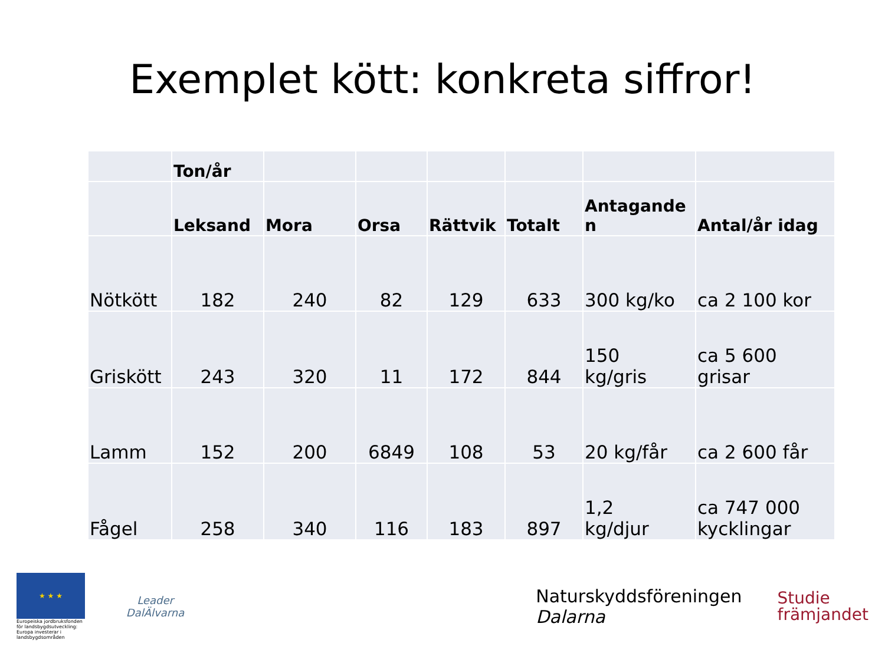Exemplet kött: konkreta siffror!
| | Ton/år | | | | | | |
| --- | --- | --- | --- | --- | --- | --- | --- |
| | Leksand | Mora | Orsa | Rättvik | Totalt | Antagande n | Antal/år idag |
| Nötkött | 182 | 240 | 82 | 129 | 633 | 300 kg/ko | ca 2 100 kor |
| Griskött | 243 | 320 | 11 | 172 | 844 | 150 kg/gris | ca 5 600 grisar |
| Lamm | 152 | 200 | 6849 | 108 | 53 | 20 kg/får | ca 2 600 får |
| Fågel | 258 | 340 | 116 | 183 | 897 | 1,2 kg/djur | ca 747 000 kycklingar |
★ ★ ★
Europeiska jordbruksfonden för landsbygdsutveckling: Europa investerar i landsbygdsområden
Leader
DalÄlvarna
Naturskyddsföreningen
Dalarna
Studie
främjandet